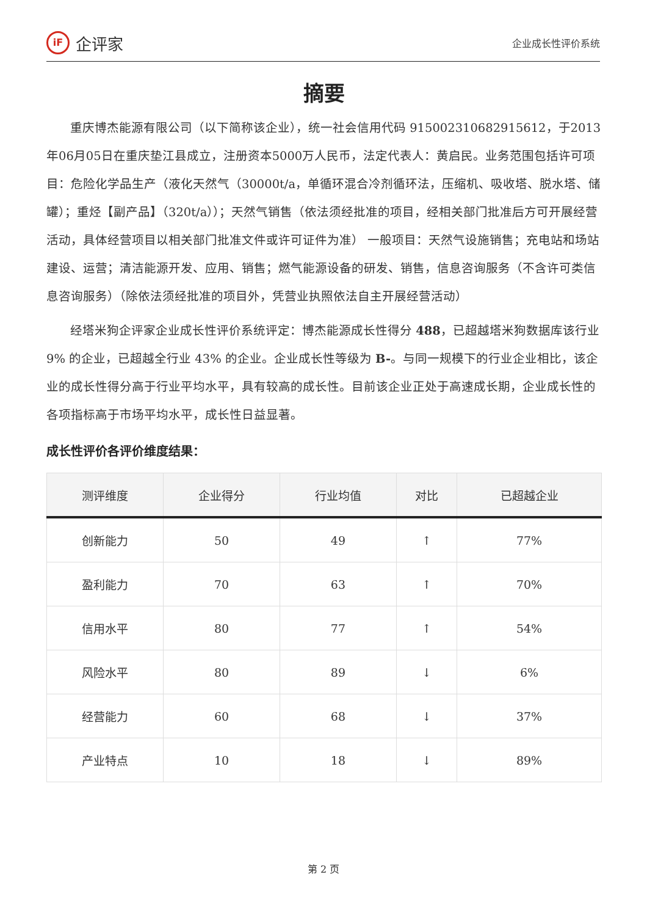iF 企评家
企业成长性评价系统
摘要
重庆博杰能源有限公司（以下简称该企业），统一社会信用代码 915002310682915612，于2013年06月05日在重庆垫江县成立，注册资本5000万人民币，法定代表人：黄启民。业务范围包括许可项目：危险化学品生产（液化天然气（30000t/a，单循环混合冷剂循环法，压缩机、吸收塔、脱水塔、储罐）；重烃【副产品】（320t/a））；天然气销售（依法须经批准的项目，经相关部门批准后方可开展经营活动，具体经营项目以相关部门批准文件或许可证件为准） 一般项目：天然气设施销售；充电站和场站建设、运营；清洁能源开发、应用、销售；燃气能源设备的研发、销售，信息咨询服务（不含许可类信息咨询服务）（除依法须经批准的项目外，凭营业执照依法自主开展经营活动）
经塔米狗企评家企业成长性评价系统评定：博杰能源成长性得分 488，已超越塔米狗数据库该行业 9% 的企业，已超越全行业 43% 的企业。企业成长性等级为 B-。与同一规模下的行业企业相比，该企业的成长性得分高于行业平均水平，具有较高的成长性。目前该企业正处于高速成长期，企业成长性的各项指标高于市场平均水平，成长性日益显著。
成长性评价各评价维度结果：
| 测评维度 | 企业得分 | 行业均值 | 对比 | 已超越企业 |
| --- | --- | --- | --- | --- |
| 创新能力 | 50 | 49 | ↑ | 77% |
| 盈利能力 | 70 | 63 | ↑ | 70% |
| 信用水平 | 80 | 77 | ↑ | 54% |
| 风险水平 | 80 | 89 | ↓ | 6% |
| 经营能力 | 60 | 68 | ↓ | 37% |
| 产业特点 | 10 | 18 | ↓ | 89% |
第 2 页